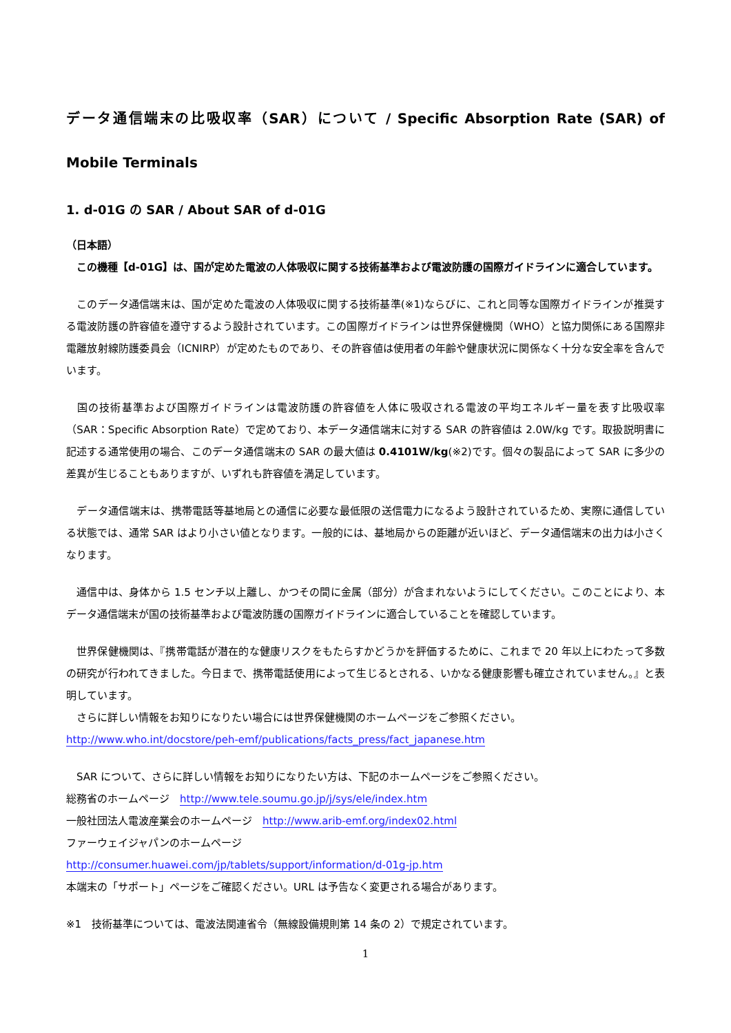データ通信端末の比吸収率（SAR）について / Specific Absorption Rate (SAR) of Mobile Terminals
1. d-01G の SAR / About SAR of d-01G
（日本語）
　この機種【d-01G】は、国が定めた電波の人体吸収に関する技術基準および電波防護の国際ガイドラインに適合しています。
　このデータ通信端末は、国が定めた電波の人体吸収に関する技術基準(※1)ならびに、これと同等な国際ガイドラインが推奨する電波防護の許容値を遵守するよう設計されています。この国際ガイドラインは世界保健機関（WHO）と協力関係にある国際非電離放射線防護委員会（ICNIRP）が定めたものであり、その許容値は使用者の年齢や健康状況に関係なく十分な安全率を含んでいます。
　国の技術基準および国際ガイドラインは電波防護の許容値を人体に吸収される電波の平均エネルギー量を表す比吸収率（SAR：Specific Absorption Rate）で定めており、本データ通信端末に対する SAR の許容値は 2.0W/kg です。取扱説明書に記述する通常使用の場合、このデータ通信端末の SAR の最大値は 0.4101W/kg(※2)です。個々の製品によって SAR に多少の差異が生じることもありますが、いずれも許容値を満足しています。
　データ通信端末は、携帯電話等基地局との通信に必要な最低限の送信電力になるよう設計されているため、実際に通信している状態では、通常 SAR はより小さい値となります。一般的には、基地局からの距離が近いほど、データ通信端末の出力は小さくなります。
　通信中は、身体から 1.5 センチ以上離し、かつその間に金属（部分）が含まれないようにしてください。このことにより、本データ通信端末が国の技術基準および電波防護の国際ガイドラインに適合していることを確認しています。
　世界保健機関は、『携帯電話が潜在的な健康リスクをもたらすかどうかを評価するために、これまで 20 年以上にわたって多数の研究が行われてきました。今日まで、携帯電話使用によって生じるとされる、いかなる健康影響も確立されていません。』と表明しています。
　さらに詳しい情報をお知りになりたい場合には世界保健機関のホームページをご参照ください。
http://www.who.int/docstore/peh-emf/publications/facts_press/fact_japanese.htm
　SAR について、さらに詳しい情報をお知りになりたい方は、下記のホームページをご参照ください。
総務省のホームページ　http://www.tele.soumu.go.jp/j/sys/ele/index.htm
一般社団法人電波産業会のホームページ　http://www.arib-emf.org/index02.html
ファーウェイジャパンのホームページ
http://consumer.huawei.com/jp/tablets/support/information/d-01g-jp.htm
本端末の「サポート」ページをご確認ください。URL は予告なく変更される場合があります。
※1　技術基準については、電波法関連省令（無線設備規則第 14 条の 2）で規定されています。
1